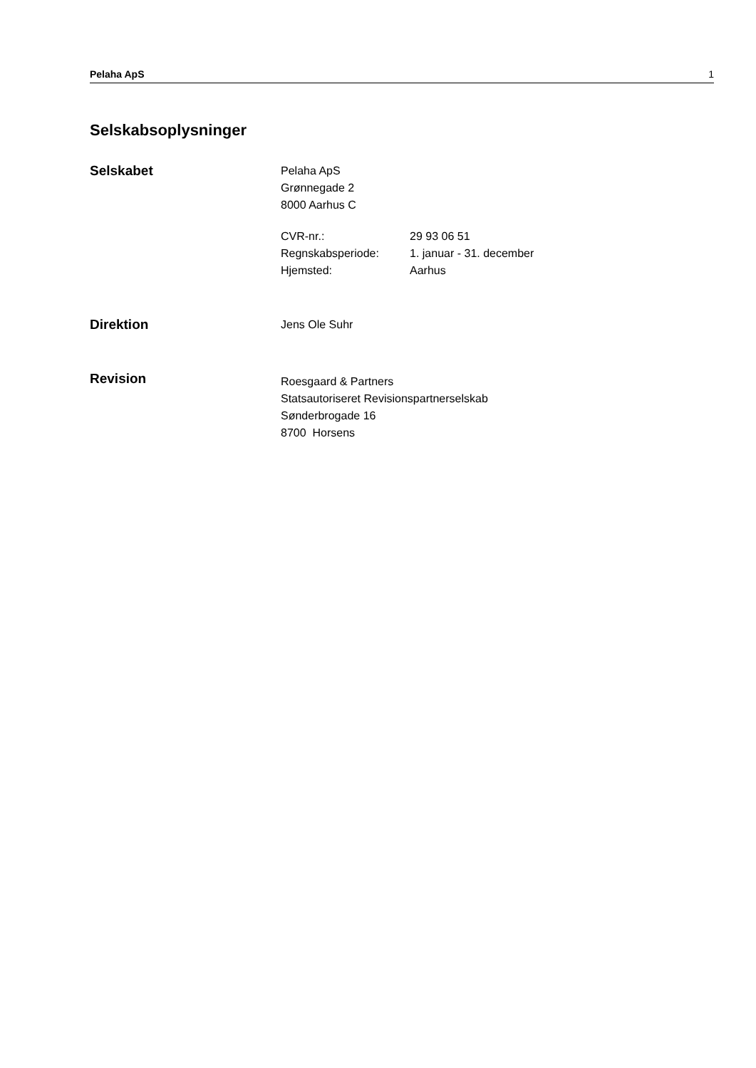Pelaha ApS 1
Selskabsoplysninger
Selskabet
Pelaha ApS
Grønnegade 2
8000 Aarhus C
CVR-nr.: 29 93 06 51 Regnskabsperiode: 1. januar - 31. december Hjemsted: Aarhus
Direktion
Jens Ole Suhr
Revision
Roesgaard & Partners
Statsautoriseret Revisionspartnerselskab
Sønderbrogade 16
8700 Horsens